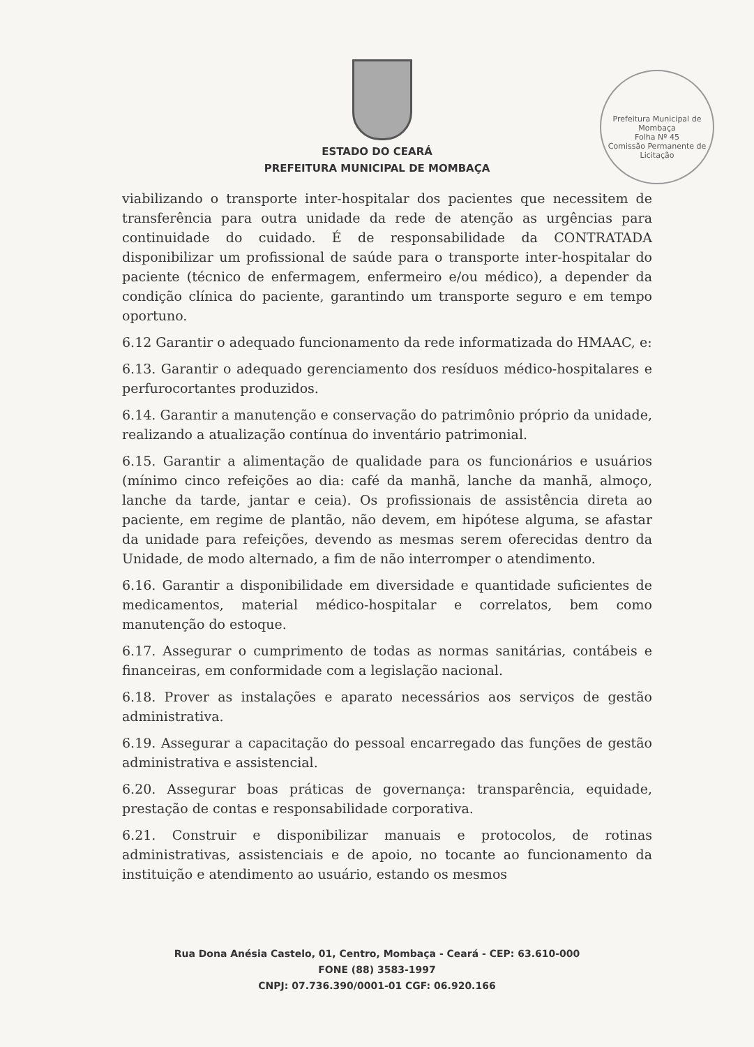Prefeitura Municipal de Mombaça
Folha Nº 45
Comissão Permanente de Licitação
ESTADO DO CEARÁ
PREFEITURA MUNICIPAL DE MOMBAÇA
viabilizando o transporte inter-hospitalar dos pacientes que necessitem de transferência para outra unidade da rede de atenção as urgências para continuidade do cuidado. É de responsabilidade da CONTRATADA disponibilizar um profissional de saúde para o transporte inter-hospitalar do paciente (técnico de enfermagem, enfermeiro e/ou médico), a depender da condição clínica do paciente, garantindo um transporte seguro e em tempo oportuno.
6.12 Garantir o adequado funcionamento da rede informatizada do HMAAC, e:
6.13. Garantir o adequado gerenciamento dos resíduos médico-hospitalares e perfurocortantes produzidos.
6.14. Garantir a manutenção e conservação do patrimônio próprio da unidade, realizando a atualização contínua do inventário patrimonial.
6.15. Garantir a alimentação de qualidade para os funcionários e usuários (mínimo cinco refeições ao dia: café da manhã, lanche da manhã, almoço, lanche da tarde, jantar e ceia). Os profissionais de assistência direta ao paciente, em regime de plantão, não devem, em hipótese alguma, se afastar da unidade para refeições, devendo as mesmas serem oferecidas dentro da Unidade, de modo alternado, a fim de não interromper o atendimento.
6.16. Garantir a disponibilidade em diversidade e quantidade suficientes de medicamentos, material médico-hospitalar e correlatos, bem como manutenção do estoque.
6.17. Assegurar o cumprimento de todas as normas sanitárias, contábeis e financeiras, em conformidade com a legislação nacional.
6.18. Prover as instalações e aparato necessários aos serviços de gestão administrativa.
6.19. Assegurar a capacitação do pessoal encarregado das funções de gestão administrativa e assistencial.
6.20. Assegurar boas práticas de governança: transparência, equidade, prestação de contas e responsabilidade corporativa.
6.21. Construir e disponibilizar manuais e protocolos, de rotinas administrativas, assistenciais e de apoio, no tocante ao funcionamento da instituição e atendimento ao usuário, estando os mesmos
Rua Dona Anésia Castelo, 01, Centro, Mombaça - Ceará - CEP: 63.610-000
FONE (88) 3583-1997
CNPJ: 07.736.390/0001-01 CGF: 06.920.166